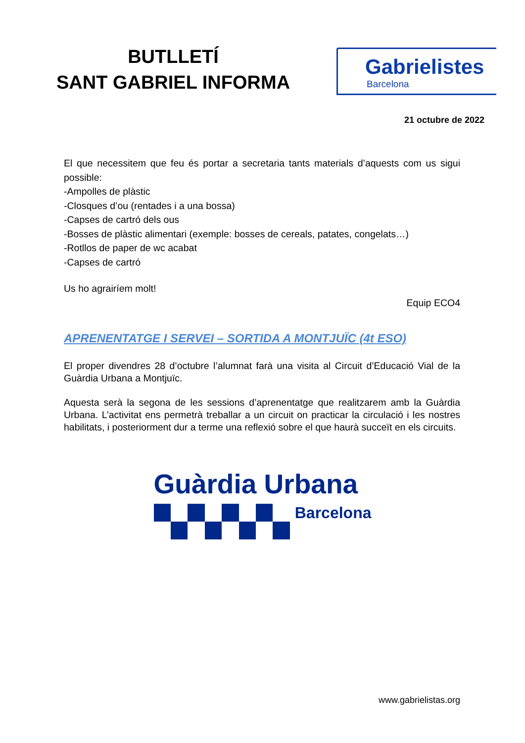BUTLLETÍ
SANT GABRIEL INFORMA
Gabrielistes
Barcelona
21 octubre de 2022
El que necessitem que feu és portar a secretaria tants materials d’aquests com us sigui possible:
-Ampolles de plàstic
-Closques d’ou (rentades i a una bossa)
-Capses de cartró dels ous
-Bosses de plàstic alimentari (exemple: bosses de cereals, patates, congelats…)
-Rotllos de paper de wc acabat
-Capses de cartró
Us ho agrairíem molt!
Equip ECO4
APRENENTATGE I SERVEI – SORTIDA A MONTJUÏC (4t ESO)
El proper divendres 28 d’octubre l’alumnat farà una visita al Circuit d’Educació Vial de la Guàrdia Urbana a Montjuïc.
Aquesta serà la segona de les sessions d’aprenentatge que realitzarem amb la Guàrdia Urbana. L’activitat ens permetrà treballar a un circuit on practicar la circulació i les nostres habilitats, i posteriorment dur a terme una reflexió sobre el que haurà succeït en els circuits.
Guàrdia Urbana
Barcelona
www.gabrielistas.org